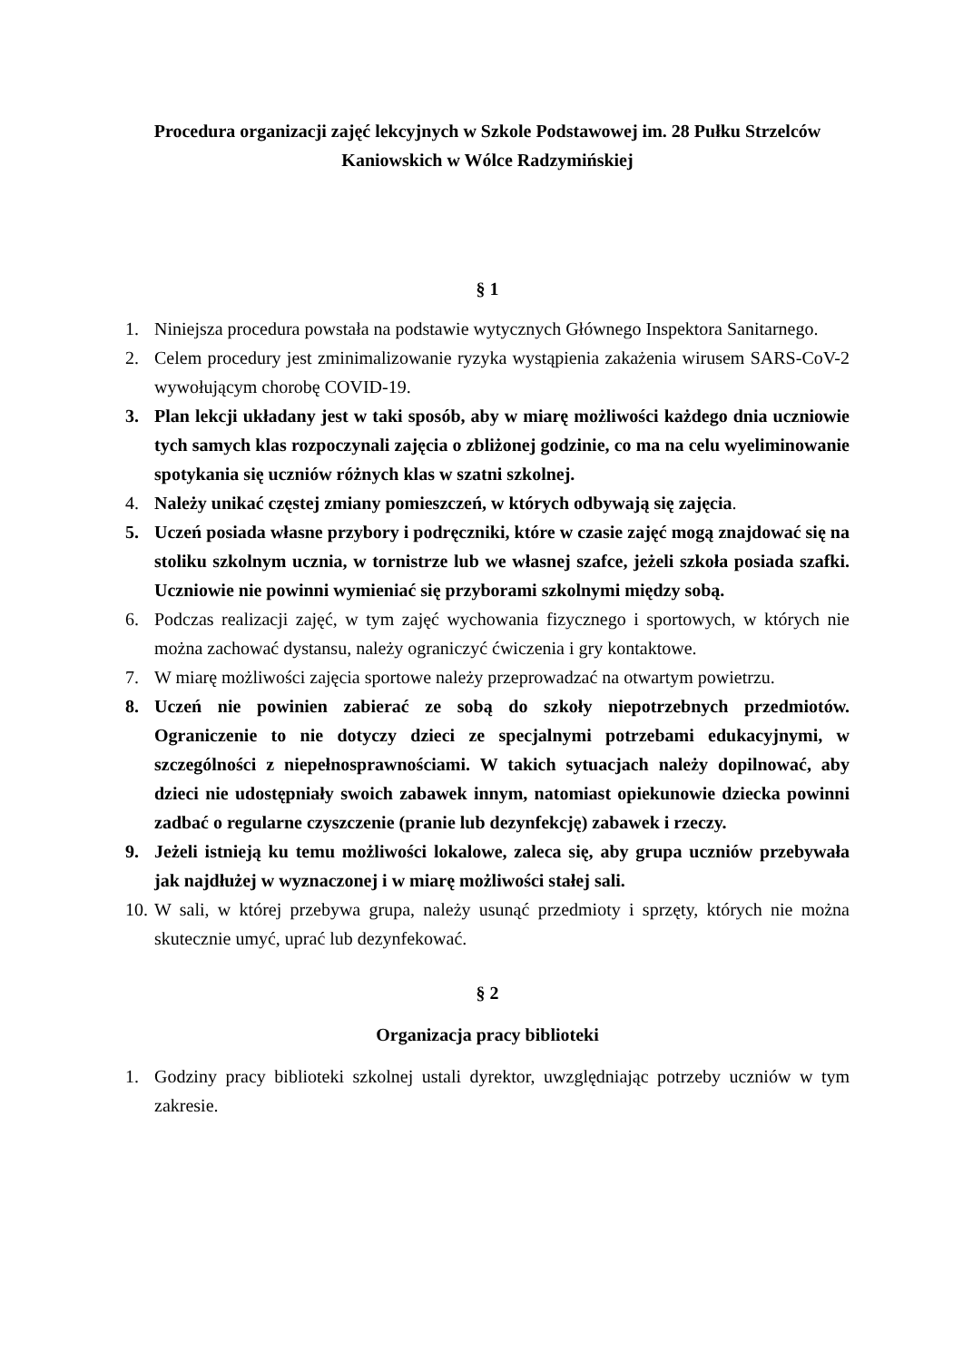Procedura organizacji zajęć lekcyjnych w Szkole Podstawowej im. 28 Pułku Strzelców Kaniowskich w Wólce Radzymińskiej
§ 1
1. Niniejsza procedura powstała na podstawie wytycznych Głównego Inspektora Sanitarnego.
2. Celem procedury jest zminimalizowanie ryzyka wystąpienia zakażenia wirusem SARS-CoV-2 wywołującym chorobę COVID-19.
3. Plan lekcji układany jest w taki sposób, aby w miarę możliwości każdego dnia uczniowie tych samych klas rozpoczynali zajęcia o zbliżonej godzinie, co ma na celu wyeliminowanie spotykania się uczniów różnych klas w szatni szkolnej.
4. Należy unikać częstej zmiany pomieszczeń, w których odbywają się zajęcia.
5. Uczeń posiada własne przybory i podręczniki, które w czasie zajęć mogą znajdować się na stoliku szkolnym ucznia, w tornistrze lub we własnej szafce, jeżeli szkoła posiada szafki. Uczniowie nie powinni wymieniać się przyborami szkolnymi między sobą.
6. Podczas realizacji zajęć, w tym zajęć wychowania fizycznego i sportowych, w których nie można zachować dystansu, należy ograniczyć ćwiczenia i gry kontaktowe.
7. W miarę możliwości zajęcia sportowe należy przeprowadzać na otwartym powietrzu.
8. Uczeń nie powinien zabierać ze sobą do szkoły niepotrzebnych przedmiotów. Ograniczenie to nie dotyczy dzieci ze specjalnymi potrzebami edukacyjnymi, w szczególności z niepełnosprawnościami. W takich sytuacjach należy dopilnować, aby dzieci nie udostępniały swoich zabawek innym, natomiast opiekunowie dziecka powinni zadbać o regularne czyszczenie (pranie lub dezynfekcję) zabawek i rzeczy.
9. Jeżeli istnieją ku temu możliwości lokalowe, zaleca się, aby grupa uczniów przebywała jak najdłużej w wyznaczonej i w miarę możliwości stałej sali.
10. W sali, w której przebywa grupa, należy usunąć przedmioty i sprzęty, których nie można skutecznie umyć, uprać lub dezynfekować.
§ 2
Organizacja pracy biblioteki
1. Godziny pracy biblioteki szkolnej ustali dyrektor, uwzględniając potrzeby uczniów w tym zakresie.